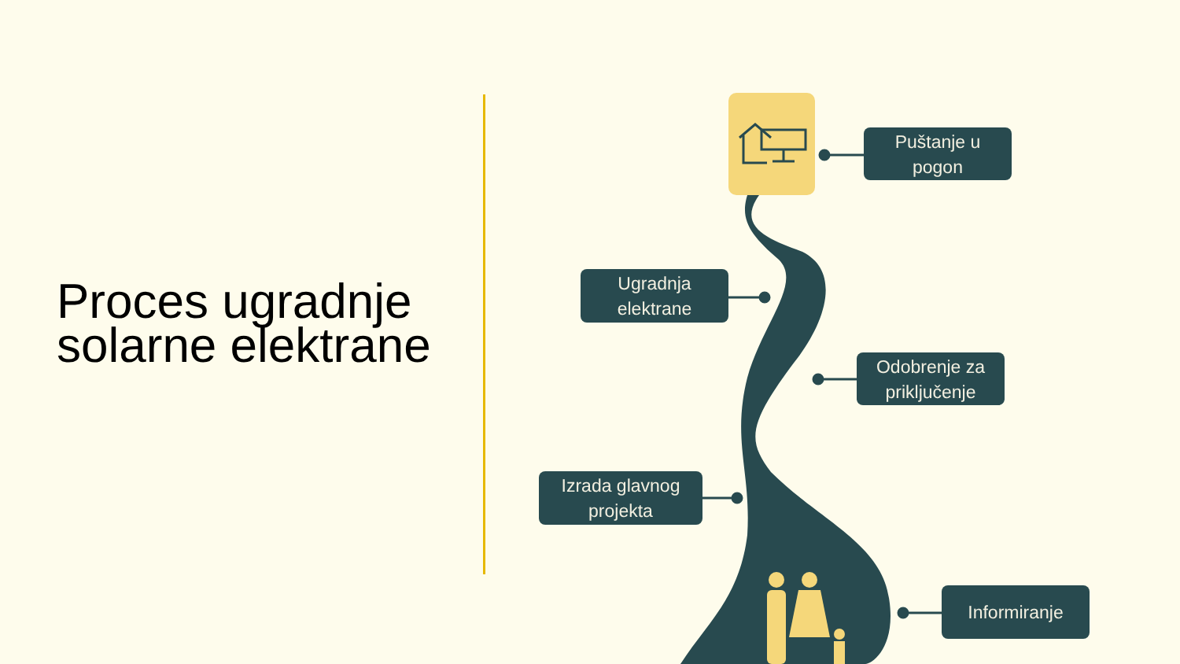Proces ugradnje
solarne elektrane
Puštanje u
pogon
Ugradnja
elektrane
Odobrenje za
priključenje
Izrada glavnog
projekta
Informiranje